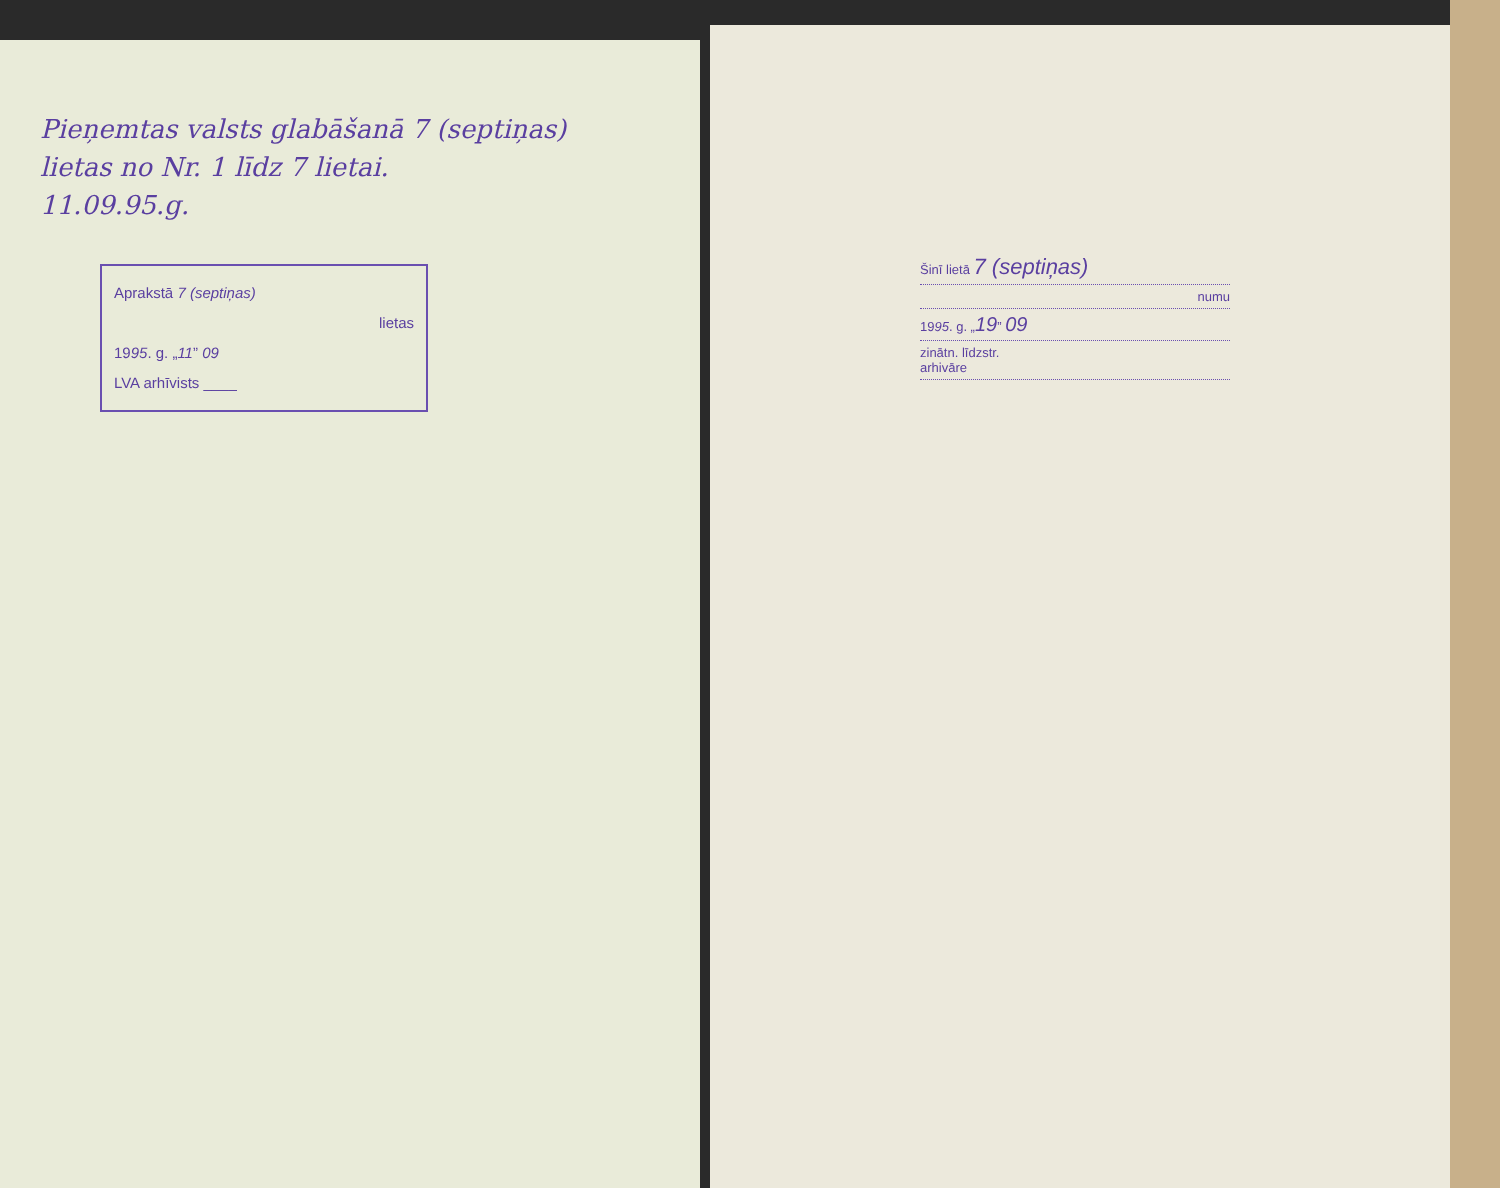Pieņemtas valsts glabāšanā 7 (septiņas)
lietas no Nr. 1 līdz 7 lietai.
11.09.95.g.
Aprakstā 7 (septiņas)
lietas
1995. g. „11” 09
LVA arhīvists ____
Šinī lietā 7 (septiņas)
numu
1995. g. „19” 09
zinātn. līdzstr.
arhivāre